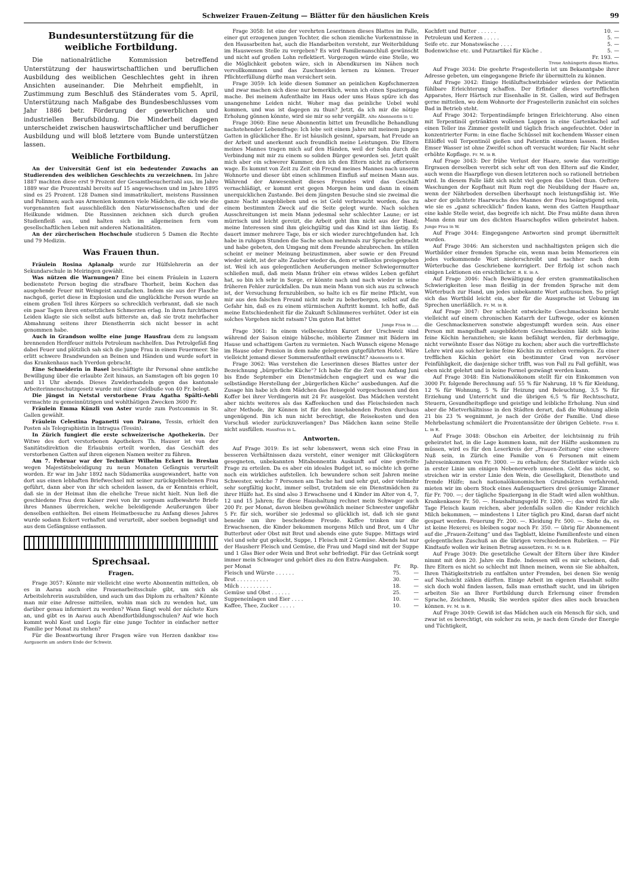Schweizer Frauen-Zeitung — Blätter für den häuslichen Kreis 99
Bundesunterstützung für die weibliche Fortbildung.
Die nationalrätliche Kommission betreffend Unterstützung der hauswirtschaftlichen und beruflichen Ausbildung des weiblichen Geschlechtes geht in ihren Ansichten auseinander. Die Mehrheit empfiehlt, in Zustimmung zum Beschluß des Ständerates vom 5. April, Unterstützung nach Maßgabe des Bundesbeschlusses vom Jahr 1886 betr. Förderung der gewerblichen und industriellen Berufsbildung. Die Minderheit dagegen unterscheidet zwischen hauswirtschaftlicher und beruflicher Ausbildung und will bloß letztere vom Bunde unterstützen lassen.
Weibliche Fortbildung.
An der Universität Genf ist ein bedeutender Zuwachs an Studierenden des weiblichen Geschlechts zu verzeichnen. Im Jahre 1887 machten diese erst 9 Prozent der Gesamtbesucherzahl aus, im Jahre 1889 war die Prozentzahl bereits auf 15 angewachsen und im Jahre 1895 sind es 25 Prozent. 128 Damen sind immatrikuliert, meistens Russinnen und Polinnen; auch aus Armenien kommen viele Mädchen, die sich wie die vorgenannten fast ausschließlich den Naturwissenschaften und der Heilkunde widmen. Die Russinnen zeichnen sich durch großen Studienfleiß aus, und halten sich im allgemeinen fern vom gesellschaftlichen Leben mit anderen Nationalitäten.
An der zürcherischen Hochschule studieren 5 Damen die Rechte und 79 Medizin.
Was Frauen thun.
Fräulein Rosina Aplanalp wurde zur Hülfslehrerin an der Sekundarschule in Meiringen gewählt.
Was nützen die Warnungen? Eine bei einem Fräulein in Luzern bedienstete Person beging die strafbare Thorheit, beim Kochen das ausgehende Feuer mit Weingeist anzufachen. Indem sie aus der Flasche nachgoß, geriet diese in Explosion und die unglückliche Person wurde an einem großen Teil ihres Körpers so schrecklich verbrannt, daß sie nach ein paar Tagen ihren entsetzlichen Schmerzen erlag. In ihren furchtbaren Leiden klagte sie sich selbst aufs bitterste an, daß sie trotz mehrfacher Abmahnung seitens ihrer Dienstherrin sich nicht besser in acht genommen habe.
Auch in Grandson wollte eine junge Hausfrau dem zu langsam brennenden Herdfeuer mittels Petroleum nachhelfen. Das Petrolgefäß fing dabei Feuer und plötzlich sah sich die junge Frau in einem Feuermeer. Sie erlitt schwere Brandwunden an Beinen und Händen und wurde sofort in das Krankenhaus nach Yverdon gebracht.
Eine Schneiderin in Basel beschäftigte ihr Personal ohne amtliche Bewilligung über die erlaubte Zeit hinaus, an Samstagen oft bis gegen 10 und 11 Uhr abends. Dieses Zuwiderhandeln gegen das kantonale Arbeiterinnenschutzgesetz wurde mit einer Geldbuße von 40 Fr. belegt.
Die jüngst in Netstal verstorbene Frau Agatha Spälti-Aebli vermachte zu gemeinnützigen und wohlthätigen Zwecken 3600 Fr.
Fräulein Emma Künzli von Aster wurde zum Postcommis in St. Gallen gewählt.
Fräulein Celestina Paganetti von Pairano, Tessin, erhielt den Posten als Telegraphistin in Intragua (Tessin).
In Zürich fungiert die erste schweizerische Apothekerin. Der Witwe des dort verstorbenen Apothekers Th. Hauser ist von der Sanitätsdirektion die Erlaubnis erteilt worden, das Geschäft des verstorbenen Gatten auf ihren eigenen Namen weiter zu führen.
Am 7. Februar war der Techniker Wilhelm Eckert in Breslau wegen Majestätsbeleidigung zu neun Monaten Gefängnis verurteilt worden. Er war im Jahr 1892 nach Südamerika ausgewandert, hatte von dort aus einen lebhaften Briefwechsel mit seiner zurückgebliebenen Frau geführt, dann aber von ihr sich scheiden lassen, da er Kenntnis erhielt, daß sie in der Heimat ihm die eheliche Treue nicht hielt. Nun ließ die geschiedene Frau dem Kaiser zwei von ihr sorgsam aufbewahrte Briefe ihres Mannes überreichen, welche beleidigende Aeußerungen über denselben enthielten. Bei einem Heimatbesuche zu Anfang dieses Jahres wurde sodann Eckert verhaftet und verurteilt, aber soeben begnadigt und aus dem Gefängnisse entlassen.
Sprechsaal.
Fragen.
Frage 3057: Könnte mir vielleicht eine werte Abonnentin mitteilen, ob es in Aarau auch eine Frauenarbeitsschule gibt, um sich als Arbeitslehrerin auszubilden, und auch um das Diplom zu erhalten? Könnte man mir eine Adresse mitteilen, wohin man sich zu wenden hat, um darüber genau informiert zu werden? Wann fängt wohl der nächste Kurs an, und gibt es in Aarau auch Abendfortbildungsschulen? Auf wie hoch kommt wohl Kost und Logis für eine junge Tochter in einfacher netter Familie per Monat zu stehen?
Für die Beantwortung ihrer Fragen wäre von Herzen dankbar Eine Aargauerin am andern Ende der Schweiz.
Frage 3058: Ist eine der verehrten Leserinnen dieses Blattes im Falle, einer gut erzogenen jungen Tochter, die schon ziemliche Vorkenntnisse in den Hausarbeiten hat, auch die Handarbeiten versteht, zur Weiterbildung im Hauswesen Stelle zu vergeben? Es wird Familienanschluß gewünscht und nicht auf großen Lohn reflektiert. Vorgezogen würde eine Stelle, wo die Möglichkeit geboten wäre, sich in Abendkursen im Nähen noch vervollkommnen und das Zuschneiden lernen zu können. Treuer Pflichterfüllung dürfte man versichert sein.
Frage 3059: Ich leide diesen Sommer an peinlichen Kopfschmerzen und zwar machen sich diese nur bemerklich, wenn ich einen Spaziergang mache. Bei meinem Aufenthalte im Haus oder ums Haus spüre ich das unangenehme Leiden nicht. Woher mag das peinliche Uebel wohl kommen, und was ist dagegen zu thun? Jetzt, da ich mir die nötige Erholung gönnen könnte, wird sie mir so sehr vergällt. Alte Abonnentin in U.
Frage 3060: Eine neue Abonnentin bittet um freundliche Behandlung nachstehender Lebensfrage: Ich lebe seit einem Jahre mit meinem jungen Gatten in glücklicher Ehe. Er ist häuslich gesinnt, sparsam, hat Freude an der Arbeit und anerkennt auch freundlich meine Leistungen. Die Eltern meines Mannes tragen mich auf den Händen, weil der Sohn durch die Verbindung mit mir zu einem so soliden Bürger geworden sei. Jetzt quält mich aber ein schwerer Kummer, den ich den Eltern nicht zu offerieren wage. Es kommt von Zeit zu Zeit ein Freund meines Mannes nach unserm Wohnorte und dieser übt einen schlimmen Einfluß auf meinen Mann aus. Während der Anwesenheit dieses Freundes wird das Geschäft vernachläßigt, er kommt erst gegen Morgen heim und dann in einem unerquicklichen Zustande. Bei dem jüngsten Besuche sind sie zweimal die ganze Nacht ausgeblieben und es ist Geld verbraucht worden, das zu einem bestimmten Zweck auf die Seite gelegt wurde. Nach solchen Ausschreitungen ist mein Mann jedesmal sehr schlechter Laune; er ist mürrisch und leicht gereizt, die Arbeit geht ihm nicht aus der Hand; meine Interessen sind ihm gleichgültig und das Kind ist ihm lästig. Es dauert immer mehrere Tage, bis er sich wieder zurechtgefunden hat. Ich habe in ruhigen Stunden die Sache schon mehrmals zur Sprache gebracht und habe gebeten, den Umgang mit dem Freunde abzubrechen. Im stillen scheint er meiner Meinung beizustimmen, aber sowie er den Freund wieder sieht, ist der alte Zauber wieder da, dem er willenlos preisgegeben ist. Weil ich aus gelegentlichen Aeußerungen meiner Schwiegermutter schließen muß, daß mein Mann früher ein etwas wildes Leben geführt hat, so bin ich sehr in Sorge, er könnte nach und nach wieder in seine früheren Fehler zurückfallen. Da nun mein Mann von sich aus zu schwach ist, der Versuchung fernzubleiben, so halte ich es für meine Pflicht, von mir aus den falschen Freund nicht mehr zu beherbergen, selbst auf die Gefahr hin, daß es zu einem stürmischen Auftritt kommt. Ich hoffe, daß meine Entschiedenheit für die Zukunft Schlimmeres verhütet. Oder ist ein solches Vorgehen nicht ratsam? Um guten Rat bittet
Junge Frau in .....
Frage 3061: In einem vielbesuchten Kurort der Urschweiz sind während der Saison einige hübsche, möblierte Zimmer mit Bädern im Hause und schattigem Garten zu vermieten. Nach Wunsch eigene Menage im Hause oder Pension in dem nahe gelegenen gutgeführten Hotel. Wäre vielleicht jemand dieser Sommeraufenthalt erwünscht? Abonnentin in K.
Frage 3062: Was verstehen die Leserinnen dieses Blattes unter der Bezeichnung „bürgerliche Küche“? Ich habe für die Zeit von Anfang Juni bis Ende September ein Dienstmädchen engagiert und es war die selbständige Herstellung der „bürgerlichen Küche“ ausbedungen. Auf die Zusage hin habe ich dem Mädchen das Reisegeld vorgeschossen und den Koffer bei ihrer Verdingerin mit 24 Fr. ausgelöst. Das Mädchen versteht aber nichts weiteres als das Kaffeekochen und das Fleischsieden nach alter Methode, ihr Können ist für den innehabenden Posten durchaus ungenügend. Bin ich nun nicht berechtigt, die Reisekosten und den Vorschuß wieder zurückzuverlangen? Das Mädchen kann seine Stelle nicht ausfüllen. Hausfrau in L.
Antworten.
Auf Frage 3019: Es ist sehr lobenswert, wenn sich eine Frau in besseren Verhältnissen dazu versteht, einer weniger mit Glücksgütern gesegneten, unbekannten Mitabonnentin Auskunft auf eine gestellte Frage zu erteilen. Da es aber ein ideales Budget ist, so möchte ich gerne noch ein wirkliches aufstellen. Ich bewundere schon seit Jahren meine Schwester, welche 7 Personen am Tische hat und sehr gut, oder vielmehr sehr sorgfältig kocht, immer selbst, trotzdem sie ein Dienstmädchen zu ihrer Hülfe hat. Es sind also 3 Erwachsene und 4 Kinder im Alter von 4, 7, 12 und 15 Jahren; für diese Haushaltung rechnet mein Schwager auch 200 Fr. per Monat, davon bleiben gewöhnlich meiner Schwester ungefähr 5 Fr. für sich, worüber sie jedesmal so glücklich ist, daß ich sie ganz beneide um ihre bescheidene Freude. Kaffee trinken nur die Erwachsenen, die Kinder bekommen morgens Milch und Brot, um 4 Uhr Butterbrot oder Obst mit Brot und abends eine gute Suppe. Mittags wird viel und sehr gut gekocht, Suppe, 1 Fleisch mit 2 Gemüse. Abends hat nur der Hausherr Fleisch und Gemüse, die Frau und Magd sind mit der Suppe und 1 Glas Bier oder Wein und Brot sehr befriedigt. Für das Getränk sorgt immer mein Schwager und gehört dies zu den Extra-Ausgaben.
| per Monat | Fr. | Rp. |
| --- | --- | --- |
| Fleisch und Würste . . . . . . | 75. | — |
| Brot . . . . . . . . . . | 30. | — |
| Milch . . . . . . . . . . | 18. | — |
| Gemüse und Obst . . . . . . | 25. | — |
| Suppeneinlagen und Eier . . . . | 10. | — |
| Kaffee, Thee, Zucker . . . . . | 10. | — |
| Kochfett und Butter . . . . . . | 10. | — |
| Petroleum und Kerzen . . . . . | 5. | — |
| Seife etc. zur Monatswäsche . . . . | 5. | — |
| Bodenwichse etc. und Putzartikel für Küche . | 5. | — |
| | Fr. 193. | — |
Treue Anhängerin dieses Blattes.
Auf Frage 3034: Die geehrte Fragestellerin ist um Bekanntgabe ihrer Adresse gebeten, um eingegangene Briefe ihr übermitteln zu können.
Auf Frage 3042: Einige Heißluftschwitzbäder würden der Patientin fühlbare Erleichterung schaffen. Der Erfinder dieses vortrefflichen Apparates, Herr Härtsch zur Eisenhalle in St. Gallen, wird auf Befragen gerne mitteilen, wo dem Wohnorte der Fragestellerin zunächst ein solches Bad in Betrieb steht.
Auf Frage 3042: Terpentindämpfe bringen Erleichterung. Also einen mit Terpentinöl getränkten wollenen Lappen in eine Gartenkachel auf einen Teller ins Zimmer gestellt und täglich frisch angefeuchtet. Oder in konzentrierter Form: in eine flache Schüssel mit kochendem Wasser einen Eßlöffel voll Terpentinöl gießen und Patientin einatmen lassen. Heißes Emser Wasser ist ohne Zweifel schon oft versucht worden; für Nacht sehr erhöhte Kopflage. Fr. M. in B.
Auf Frage 3043: Der frühe Verlust der Haare, sowie das vorzeitige Ergrauen derselben vererbt sich sehr oft von den Eltern auf die Kinder, auch wenn die Haarpflege von diesen letzteren noch so rationell betrieben wird. In diesem Falle läßt sich nicht viel gegen das Uebel thun. Oeftere Waschungen der Kopfhaut mit Rum regt die Neubildung der Haare an, wenn der Nährboden derselben überhaupt noch leistungsfähig ist. Wie aber der gelichtete Haarwuchs des Mannes der Frau beängstigend sein, wie sie es „ganz schrecklich“ finden kann, wenn des Gatten Haupthaar eine kahle Stelle weist, das begreife ich nicht. Die Frau müßte dann ihren Mann denn nur um des dichten Haarschopfes willen geheiratet haben. Junge Frau in W.
Auf Frage 3044: Eingegangene Antworten sind prompt übermittelt worden.
Auf Frage 3046: Am sichersten und nachhaltigsten prägen sich die Wortbilder einer fremden Sprache ein, wenn man beim Memorieren ein jedes vorkommende Wort niederschreibt und nachher nach dem Wörterbuche das Geschriebene korrigiert. Der Erfolg ist schon nach einigen Lektionen ein ersichtlicher. B. E. in A.
Auf Frage 3046: Nach Bewältigung der ersten grammatikalischen Schwierigkeiten lese man fleißig in der fremden Sprache mit dem Wörterbuch zur Hand, um jedes unbekannte Wort aufzusuchen. So prägt sich das Wortbild leicht ein, aber für die Aussprache ist Uebung im Sprechen unerläßlich. Fr. M. in B.
Auf Frage 3047: Der schlecht entwickelte Geschmackssinn beruht vielleicht auf einem chronischen Katarrh der Luftwege, oder es können die Geschmacksnerven sonstwie abgestumpft worden sein. Aus einer Person mit mangelhaft ausgebildetem Geschmackssinn läßt sich keine feine Köchin heranziehen; sie kann befähigt werden, für derbmagige, nicht verwöhnte Esser das Nötige zu kochen; aber auch die vortrefflichste Lehre wird aus solcher keine feine Köchin zu erziehen vermögen. Zu einer trefflichen Köchin gehört ein bestimmter Grad von nervöser Feinfühligkeit, die dasjenige sicher trifft, was von Fall zu Fall gefühlt, was eben nicht gelehrt und in keine Formel gezwängt werden kann.
Auf Frage 3048: Ein Nationalökonom stellt für ein Einkommen von 3000 Fr. folgende Berechnung auf: 55 % für Nahrung, 18 % für Kleidung, 12 % für Wohnung, 5 % für Heizung und Beleuchtung, 3,5 % für Erziehung und Unterricht und die übrigen 6,5 % für Rechtsschutz, Steuern, Gesundheitspflege und geistige und leibliche Erholung. Nun sind aber die Mietverhältnisse in den Städten derart, daß die Wohnung allein 21 bis 23 % wegnimmt, je nach der Größe der Familie. Und diese Mehrbelastung schmälert die Prozentansätze der übrigen Gebiete. Frau E. L. in R.
Auf Frage 3048: Obschon ein Arbeiter, der leichtsinnig zu früh geheiratet hat, in die Lage kommen kann, mit der Hälfte auskommen zu müssen, wird es für den Leserkreis der „Frauen-Zeitung“ eine schwere Nuß sein, in Zürich eine Familie von 6 Personen mit einem Jahreseinkommen von Fr. 3000. — zu erhalten; der Statistiker würde sich in erster Linie um einigen Nebenerwerb umsehen. Geht das nicht, so streichen wir in erster Linie den Wein, die Geselligkeit, Dienstbote und fremde Hülfe; nach nationalökonomischen Grundsätzen verfahrend, mieten wir im obern Stock eines Außenquartiers drei geräumige Zimmer für Fr. 700. —; der tägliche Spaziergang in die Stadt wird allen wohlthun. Krankenkasse Fr. 50. —. Haushaltungsgeld Fr. 1200. —; das wird für alle Tage Fleisch kaum reichen, aber jedenfalls sollen die Kinder reichlich Milch bekommen, — mindestens 1 Liter täglich pro Kind, daran darf nicht gespart werden. Feuerung Fr. 200. —. Kleidung Fr. 500. —. Siehe da, es ist keine Hexerei; es bleiben sogar noch Fr. 350. — übrig für Abonnement auf die „Frauen-Zeitung“ und das Tagblatt, kleine Familienfeste und einen gelegentlichen Zuschuß an die übrigen verschiedenen Rubriken. — Für Kindtaufe wollen wir keinen Betrag aussetzen. Fr. M. in B.
Auf Frage 3049: Die gesetzliche Gewalt der Eltern über ihre Kinder nimmt mit dem 20. Jahre ein Ende. Indessen will es mir scheinen, daß Ihre Eltern es nicht so schlecht mit Ihnen meinen, wenn sie Sie abhalten, Ihren Thätigkeitstrieb zu entfalten unter Fremden, bei denen Sie wenig auf Nachsicht zählen dürften. Einige Arbeit im eigenen Haushalt sollte sich doch wohl finden lassen, falls man ernsthaft sucht, und im übrigen arbeiten Sie an Ihrer Fortbildung durch Erlernung einer fremden Sprache, Zeichnen, Musik; Sie werden später dies alles noch brauchen können. Fr. M. in B.
Auf Frage 3049: Gewiß ist das Mädchen auch ein Mensch für sich, und zwar ist es berechtigt, ein solcher zu sein, je nach dem Grade der Energie und Tüchtigkeit,